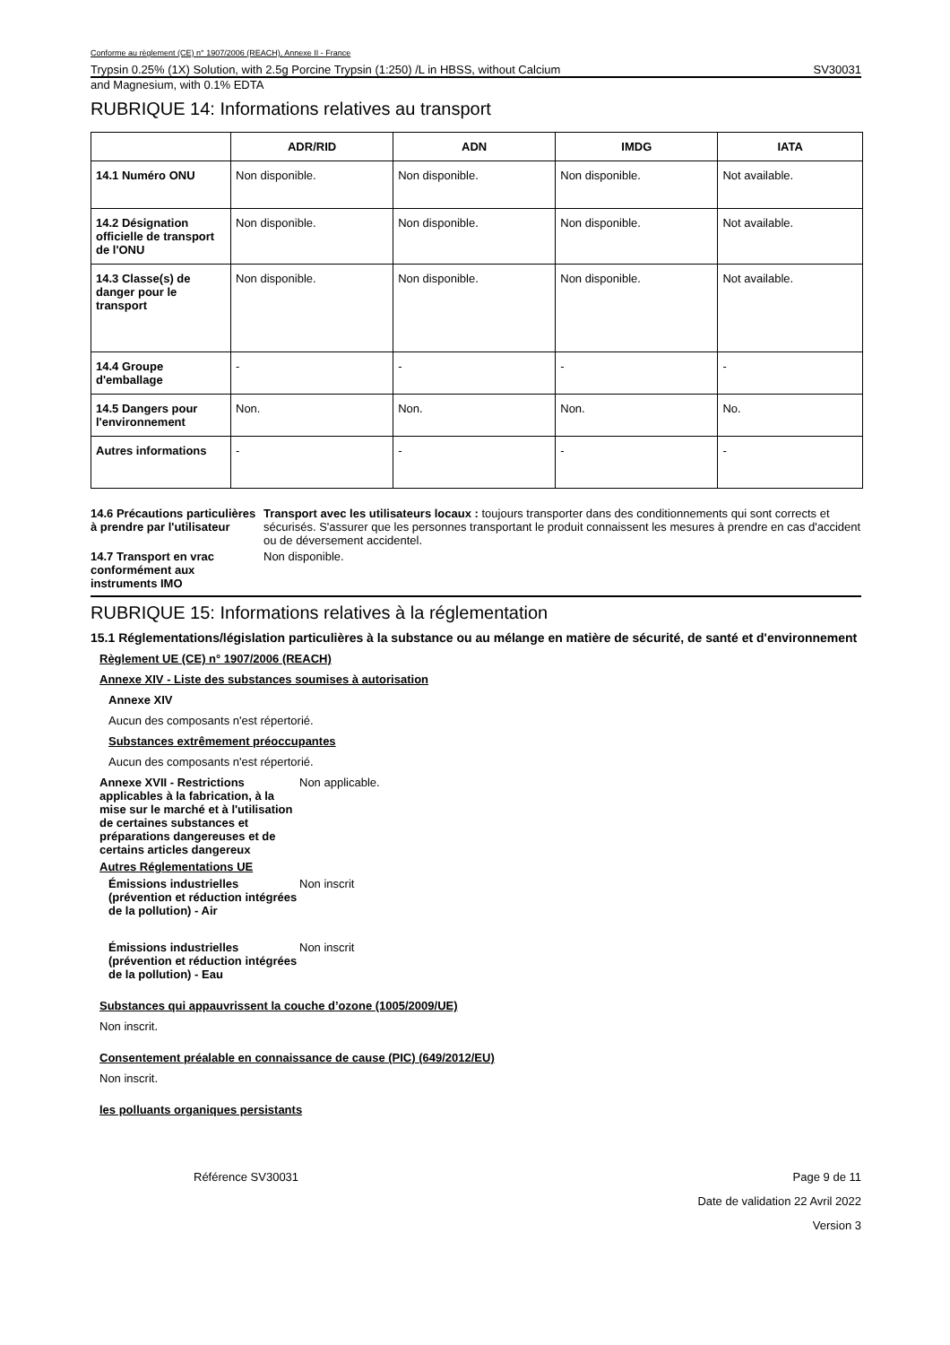Conforme au règlement (CE) n° 1907/2006 (REACH), Annexe II - France
Trypsin 0.25% (1X) Solution, with 2.5g Porcine Trypsin (1:250) /L in HBSS, without Calcium SV30031
and Magnesium, with 0.1% EDTA
RUBRIQUE 14: Informations relatives au transport
| | ADR/RID | ADN | IMDG | IATA |
| --- | --- | --- | --- | --- |
| 14.1 Numéro ONU | Non disponible. | Non disponible. | Non disponible. | Not available. |
| 14.2 Désignation officielle de transport de l'ONU | Non disponible. | Non disponible. | Non disponible. | Not available. |
| 14.3 Classe(s) de danger pour le transport | Non disponible. | Non disponible. | Non disponible. | Not available. |
| 14.4 Groupe d'emballage | - | - | - | - |
| 14.5 Dangers pour l'environnement | Non. | Non. | Non. | No. |
| Autres informations | - | - | - | - |
14.6 Précautions particulières à prendre par l'utilisateur
Transport avec les utilisateurs locaux : toujours transporter dans des conditionnements qui sont corrects et sécurisés. S'assurer que les personnes transportant le produit connaissent les mesures à prendre en cas d'accident ou de déversement accidentel.
14.7 Transport en vrac conformément aux instruments IMO
Non disponible.
RUBRIQUE 15: Informations relatives à la réglementation
15.1 Réglementations/législation particulières à la substance ou au mélange en matière de sécurité, de santé et d'environnement
Règlement UE (CE) n° 1907/2006 (REACH)
Annexe XIV - Liste des substances soumises à autorisation
Annexe XIV
Aucun des composants n'est répertorié.
Substances extrêmement préoccupantes
Aucun des composants n'est répertorié.
Annexe XVII - Restrictions applicables à la fabrication, à la mise sur le marché et à l'utilisation de certaines substances et préparations dangereuses et de certains articles dangereux
Non applicable.
Autres Réglementations UE
Émissions industrielles (prévention et réduction intégrées de la pollution) - Air
Non inscrit
Émissions industrielles (prévention et réduction intégrées de la pollution) - Eau
Non inscrit
Substances qui appauvrissent la couche d’ozone (1005/2009/UE)
Non inscrit.
Consentement préalable en connaissance de cause (PIC) (649/2012/EU)
Non inscrit.
les polluants organiques persistants
Référence SV30031 Page 9 de 11
Date de validation 22 Avril 2022
Version 3